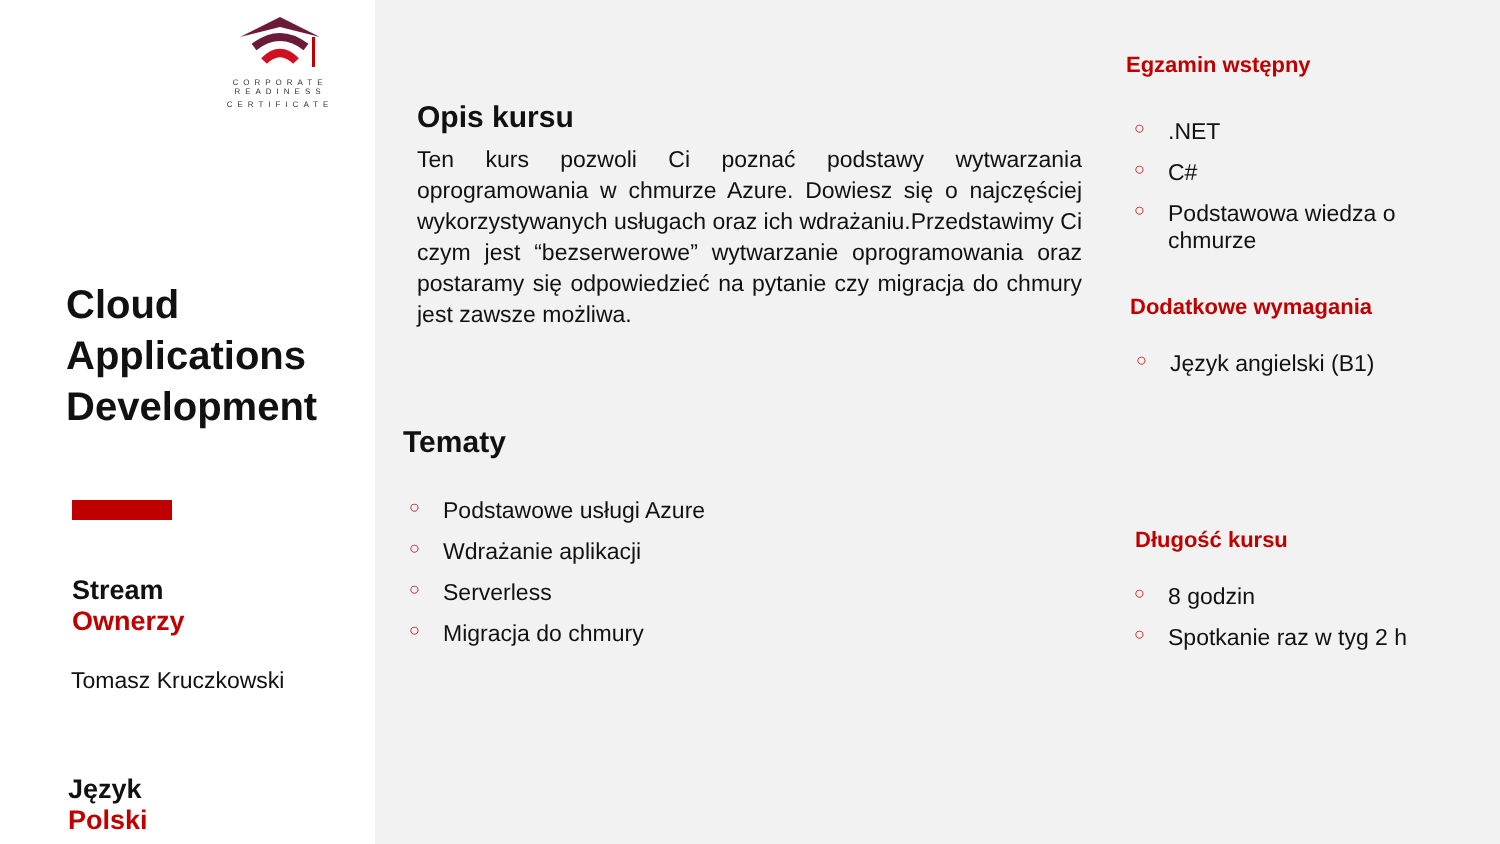CORPORATE READINESS
CERTIFICATE
Cloud
Applications
Development
Stream
Ownerzy
Tomasz Kruczkowski
Język
Polski
Opis kursu
Ten kurs pozwoli Ci poznać podstawy wytwarzania oprogramowania w chmurze Azure. Dowiesz się o najczęściej wykorzystywanych usługach oraz ich wdrażaniu.Przedstawimy Ci czym jest “bezserwerowe” wytwarzanie oprogramowania oraz postaramy się odpowiedzieć na pytanie czy migracja do chmury jest zawsze możliwa.
Tematy
○ Podstawowe usługi Azure
○ Wdrażanie aplikacji
○ Serverless
○ Migracja do chmury
Egzamin wstępny
○.NET
○ C#
○ Podstawowa wiedza o
chmurze
Dodatkowe wymagania
○ Język angielski (B1)
Długość kursu
○ 8 godzin
○ Spotkanie raz w tyg 2 h